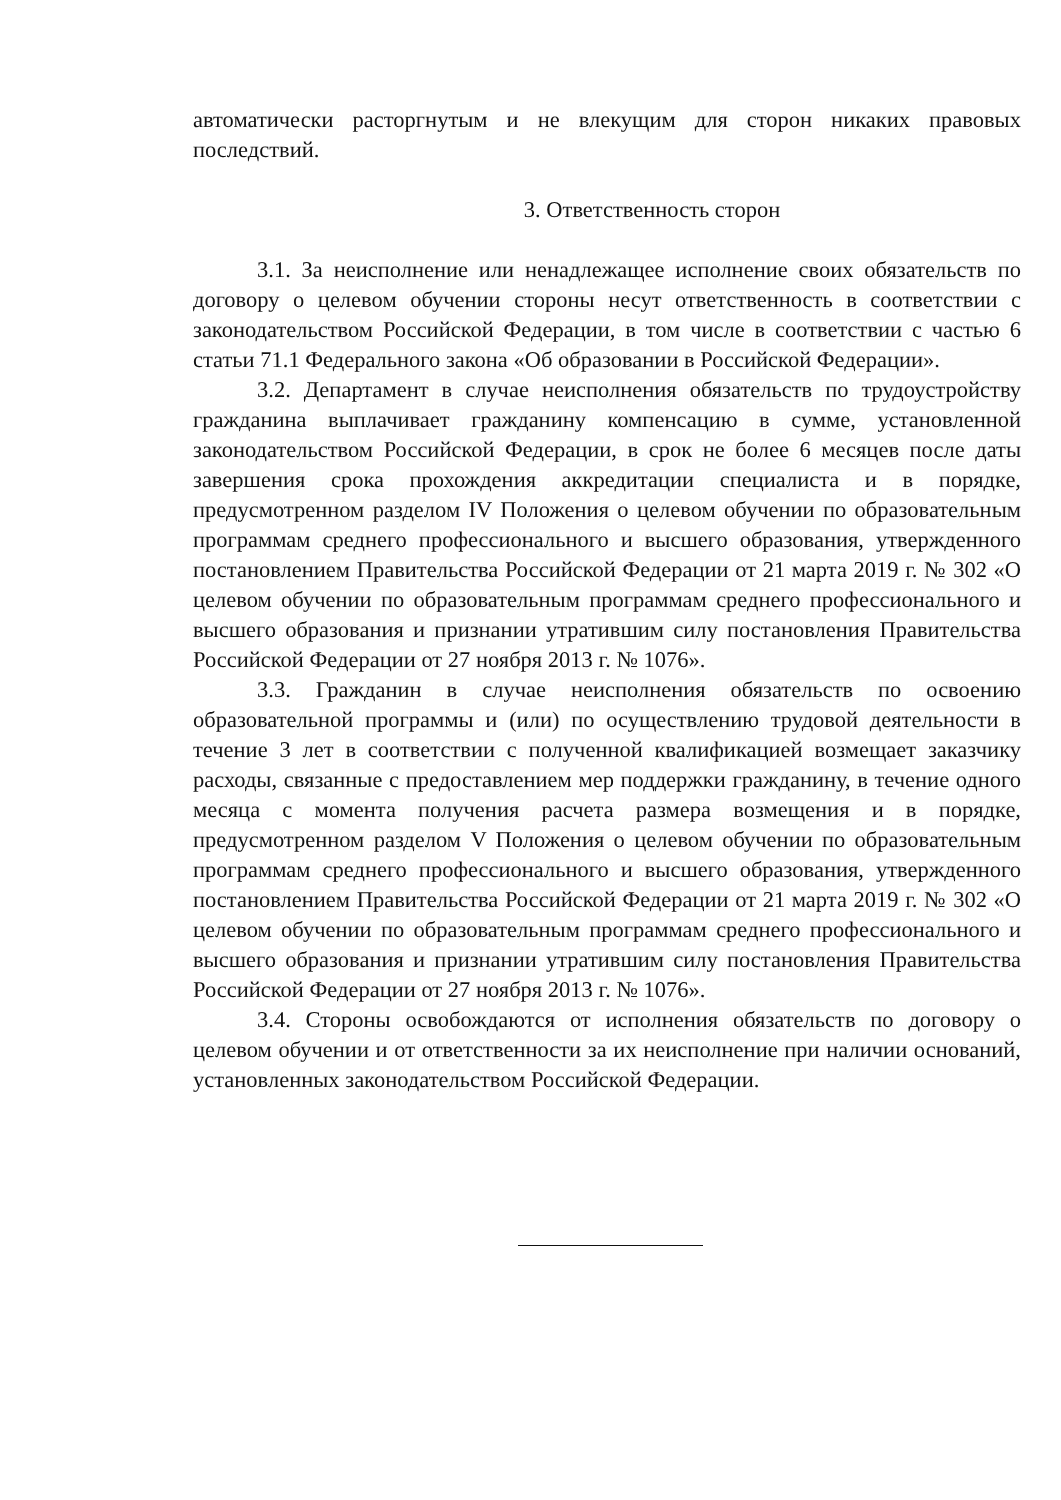автоматически расторгнутым и не влекущим для сторон никаких правовых последствий.
3. Ответственность сторон
3.1. За неисполнение или ненадлежащее исполнение своих обязательств по договору о целевом обучении стороны несут ответственность в соответствии с законодательством Российской Федерации, в том числе в соответствии с частью 6 статьи 71.1 Федерального закона «Об образовании в Российской Федерации».
3.2. Департамент в случае неисполнения обязательств по трудоустройству гражданина выплачивает гражданину компенсацию в сумме, установленной законодательством Российской Федерации, в срок не более 6 месяцев после даты завершения срока прохождения аккредитации специалиста и в порядке, предусмотренном разделом IV Положения о целевом обучении по образовательным программам среднего профессионального и высшего образования, утвержденного постановлением Правительства Российской Федерации от 21 марта 2019 г. № 302 «О целевом обучении по образовательным программам среднего профессионального и высшего образования и признании утратившим силу постановления Правительства Российской Федерации от 27 ноября 2013 г. № 1076».
3.3. Гражданин в случае неисполнения обязательств по освоению образовательной программы и (или) по осуществлению трудовой деятельности в течение 3 лет в соответствии с полученной квалификацией возмещает заказчику расходы, связанные с предоставлением мер поддержки гражданину, в течение одного месяца с момента получения расчета размера возмещения и в порядке, предусмотренном разделом V Положения о целевом обучении по образовательным программам среднего профессионального и высшего образования, утвержденного постановлением Правительства Российской Федерации от 21 марта 2019 г. № 302 «О целевом обучении по образовательным программам среднего профессионального и высшего образования и признании утратившим силу постановления Правительства Российской Федерации от 27 ноября 2013 г. № 1076».
3.4. Стороны освобождаются от исполнения обязательств по договору о целевом обучении и от ответственности за их неисполнение при наличии оснований, установленных законодательством Российской Федерации.